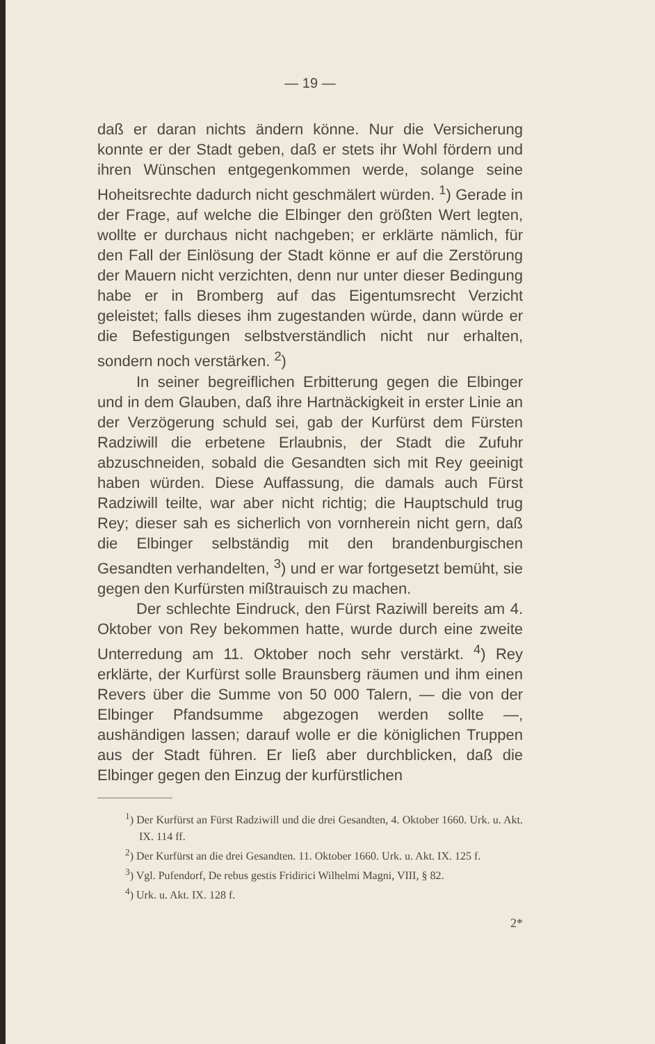— 19 —
daß er daran nichts ändern könne. Nur die Versicherung konnte er der Stadt geben, daß er stets ihr Wohl fördern und ihren Wünschen entgegenkommen werde, solange seine Hoheitsrechte dadurch nicht geschmälert würden. <sup>1</sup>) Gerade in der Frage, auf welche die Elbinger den größten Wert legten, wollte er durchaus nicht nachgeben; er erklärte nämlich, für den Fall der Einlösung der Stadt könne er auf die Zerstörung der Mauern nicht verzichten, denn nur unter dieser Bedingung habe er in Bromberg auf das Eigentumsrecht Verzicht geleistet; falls dieses ihm zugestanden würde, dann würde er die Befestigungen selbstverständlich nicht nur erhalten, sondern noch verstärken. <sup>2</sup>)
In seiner begreiflichen Erbitterung gegen die Elbinger und in dem Glauben, daß ihre Hartnäckigkeit in erster Linie an der Verzögerung schuld sei, gab der Kurfürst dem Fürsten Radziwill die erbetene Erlaubnis, der Stadt die Zufuhr abzuschneiden, sobald die Gesandten sich mit Rey geeinigt haben würden. Diese Auffassung, die damals auch Fürst Radziwill teilte, war aber nicht richtig; die Hauptschuld trug Rey; dieser sah es sicherlich von vornherein nicht gern, daß die Elbinger selbständig mit den brandenburgischen Gesandten verhandelten, <sup>3</sup>) und er war fortgesetzt bemüht, sie gegen den Kurfürsten mißtrauisch zu machen.
Der schlechte Eindruck, den Fürst Raziwill bereits am 4. Oktober von Rey bekommen hatte, wurde durch eine zweite Unterredung am 11. Oktober noch sehr verstärkt. <sup>4</sup>) Rey erklärte, der Kurfürst solle Braunsberg räumen und ihm einen Revers über die Summe von 50 000 Talern, — die von der Elbinger Pfandsumme abgezogen werden sollte —, aushändigen lassen; darauf wolle er die königlichen Truppen aus der Stadt führen. Er ließ aber durchblicken, daß die Elbinger gegen den Einzug der kurfürstlichen
<sup>1</sup>) Der Kurfürst an Fürst Radziwill und die drei Gesandten, 4. Oktober 1660. Urk. u. Akt. IX. 114 ff.
<sup>2</sup>) Der Kurfürst an die drei Gesandten. 11. Oktober 1660. Urk. u. Akt. IX. 125 f.
<sup>3</sup>) Vgl. Pufendorf, De rebus gestis Fridirici Wilhelmi Magni, VIII, § 82.
<sup>4</sup>) Urk. u. Akt. IX. 128 f.
2*